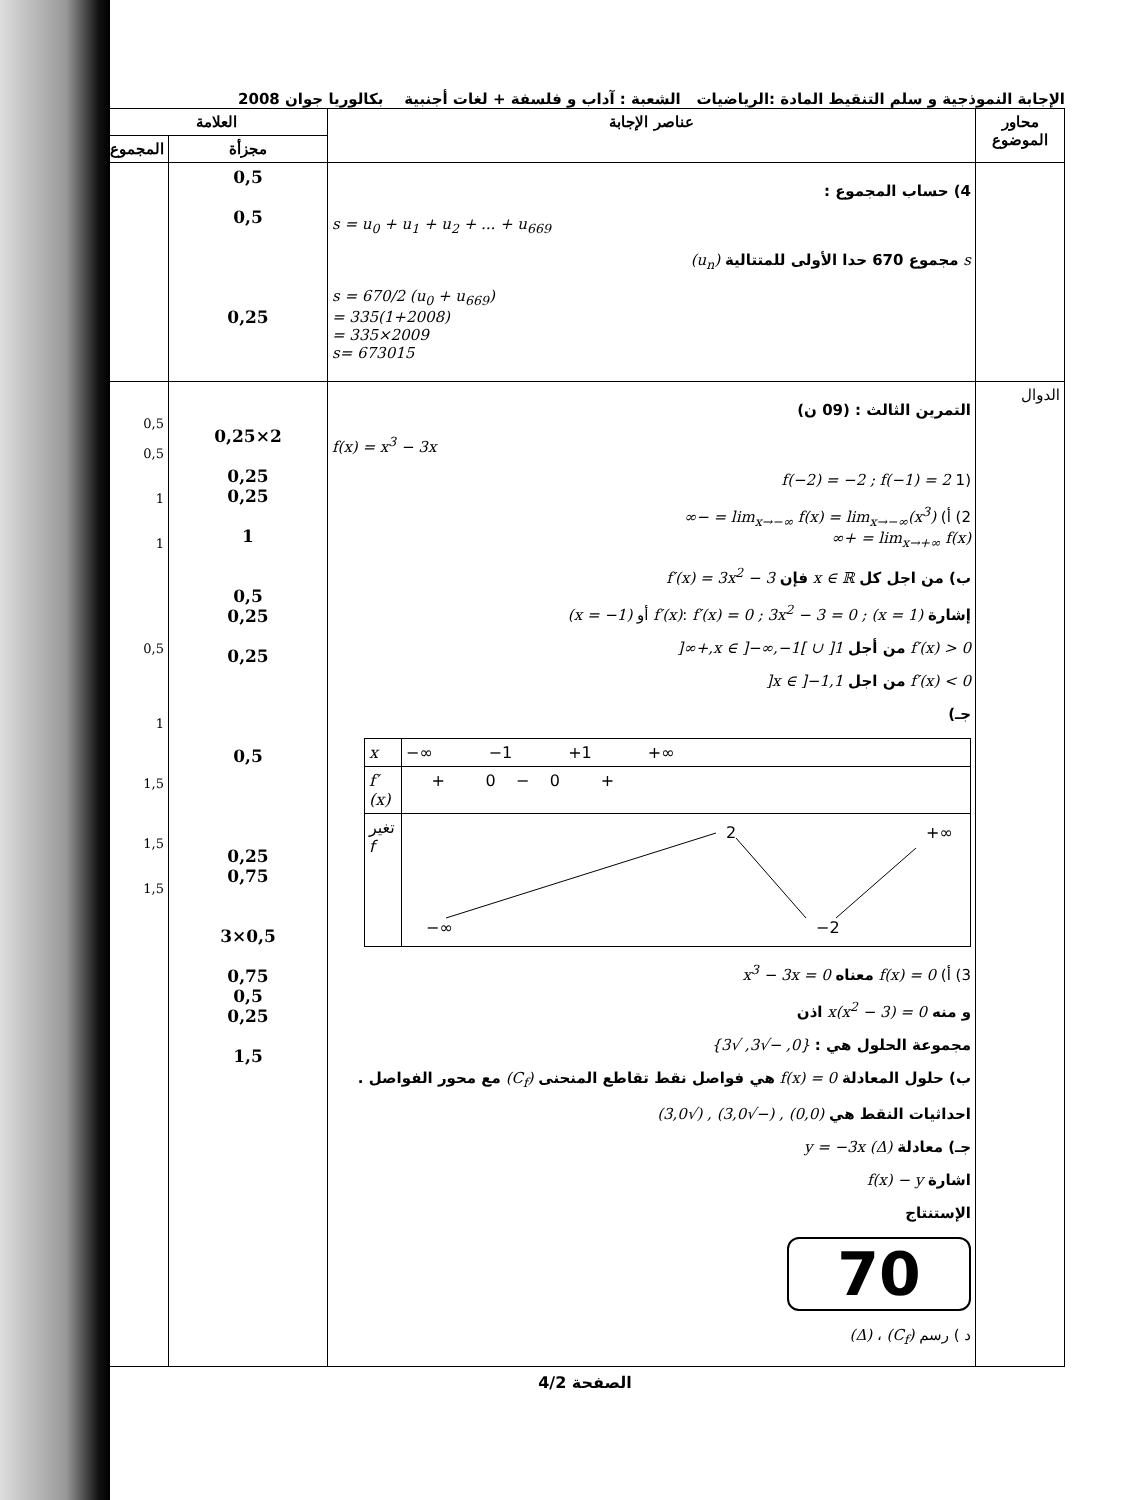الإجابة النموذجية و سلم التنقيط المادة :الرياضيات الشعبة : آداب و فلسفة + لغات أجنبية بكالوريا جوان 2008
| محاور الموضوع | عناصر الإجابة | العلامة | |
| --- | --- | --- | --- |
| | | مجزأة | المجموع |
| | 4) حساب المجموع : s = u<sub>0</sub> + u<sub>1</sub> + u<sub>2</sub> + ... + u<sub>669</sub> s مجموع 670 حدا الأولى للمتتالية (u<sub>n</sub>) s = 670/2 (u<sub>0</sub> + u<sub>669</sub>) = 335(1+2008) = 335×2009 s= 673015 | 0,5 0,5 0,25 | |
| الدوال | التمرين الثالث : (09 ن) f(x) = x<sup>3</sup> − 3x (1 f(−2) = −2 ; f(−1) = 2 2) أ) lim<sub>x→−∞</sub> f(x) = lim<sub>x→−∞</sub>(x<sup>3</sup>) = −∞ lim<sub>x→+∞</sub> f(x) = +∞ ب) من اجل كل x ∈ ℝ فإن f′(x) = 3x<sup>2</sup> − 3 إشارة f′(x) : f′(x) = 0 ; 3x<sup>2</sup> − 3 = 0 ; (x = 1) أو (x = −1) f′(x) > 0 من أجل x ∈ ]−∞,−1[ ∪ ]1,+∞[ f′(x) < 0 من اجل x ∈ ]−1,1[ جـ) / x / −∞ −1 +1 +∞ / / f′(x) / + 0 − 0 + / / تغير f / 2 +∞ −∞ −2 / 3) أ) f(x) = 0 معناه x<sup>3</sup> − 3x = 0 و منه x(x<sup>2</sup> − 3) = 0 اذن مجموعة الحلول هي : {0, −√3, √3} ب) حلول المعادلة f(x) = 0 هي فواصل نقط تقاطع المنحنى (C<sub>f</sub>) مع محور الفواصل . احداثيات النقط هي (0,0) , (−√3,0) , (√3,0) جـ) معادلة (Δ) y = −3x اشارة f(x) − y الإستنتاج 70 د ) رسم (C<sub>f</sub>) ، (Δ) | 2×0,25 0,25 0,25 1 0,5 0,25 0,25 0,5 0,25 0,75 0,5×3 0,75 0,5 0,25 1,5 | 0,5 0,5 1 1 0,5 1 1,5 1,5 1,5 |
الصفحة 4/2